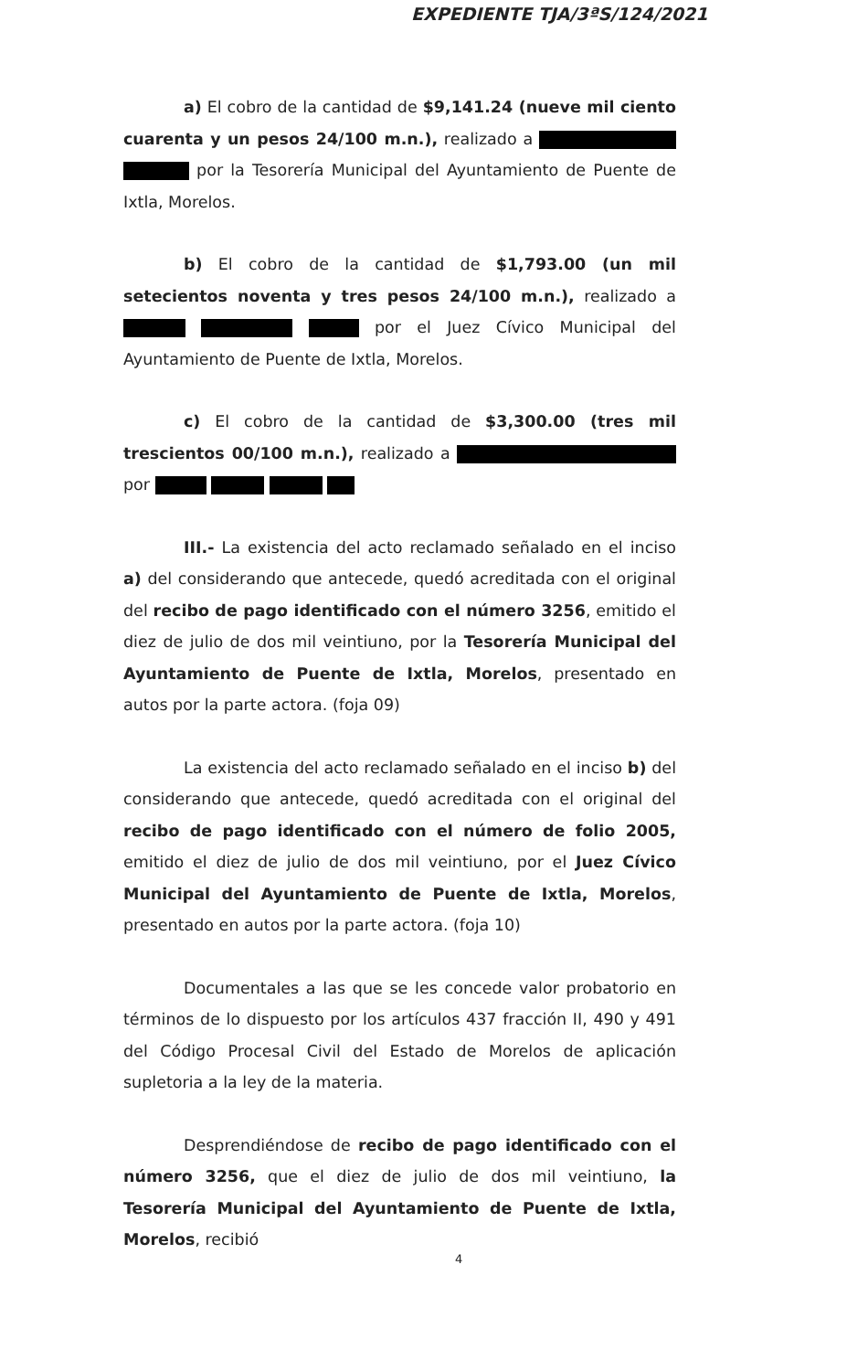EXPEDIENTE TJA/3ªS/124/2021
a) El cobro de la cantidad de $9,141.24 (nueve mil ciento cuarenta y un pesos 24/100 m.n.), realizado a por la Tesorería Municipal del Ayuntamiento de Puente de Ixtla, Morelos.
b) El cobro de la cantidad de $1,793.00 (un mil setecientos noventa y tres pesos 24/100 m.n.), realizado a por el Juez Cívico Municipal del Ayuntamiento de Puente de Ixtla, Morelos.
c) El cobro de la cantidad de $3,300.00 (tres mil trescientos 00/100 m.n.), realizado a por
III.- La existencia del acto reclamado señalado en el inciso a) del considerando que antecede, quedó acreditada con el original del recibo de pago identificado con el número 3256, emitido el diez de julio de dos mil veintiuno, por la Tesorería Municipal del Ayuntamiento de Puente de Ixtla, Morelos, presentado en autos por la parte actora. (foja 09)
La existencia del acto reclamado señalado en el inciso b) del considerando que antecede, quedó acreditada con el original del recibo de pago identificado con el número de folio 2005, emitido el diez de julio de dos mil veintiuno, por el Juez Cívico Municipal del Ayuntamiento de Puente de Ixtla, Morelos, presentado en autos por la parte actora. (foja 10)
Documentales a las que se les concede valor probatorio en términos de lo dispuesto por los artículos 437 fracción II, 490 y 491 del Código Procesal Civil del Estado de Morelos de aplicación supletoria a la ley de la materia.
Desprendiéndose de recibo de pago identificado con el número 3256, que el diez de julio de dos mil veintiuno, la Tesorería Municipal del Ayuntamiento de Puente de Ixtla, Morelos, recibió
4